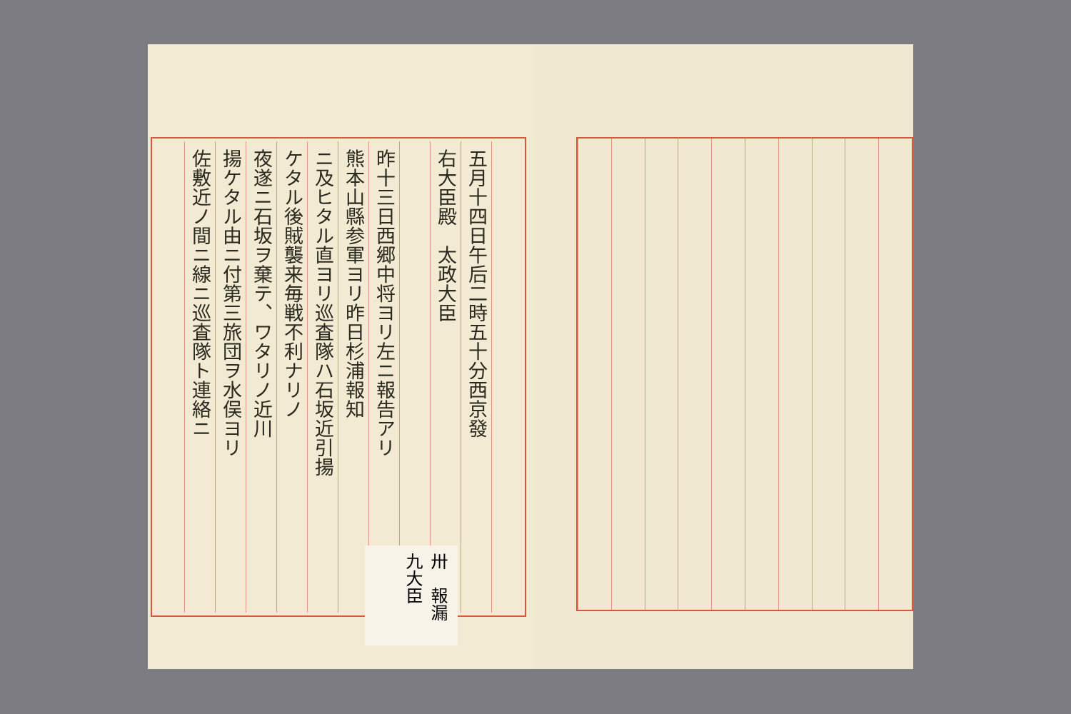五月十四日午后二時五十分西京發
右大臣殿　太政大臣
昨十三日西郷中将ヨリ左ニ報告アリ
熊本山縣参軍ヨリ昨日杉浦報知
ニ及ヒタル直ヨリ巡査隊ハ石坂近引揚
ケタル後賊襲来毎戦不利ナリノ
夜遂ニ石坂ヲ棄テ、ワタリノ近川
揚ケタル由ニ付第三旅団ヲ水俣ヨリ
佐敷近ノ間ニ線ニ巡査隊ト連絡ニ
卅　報漏　九大臣